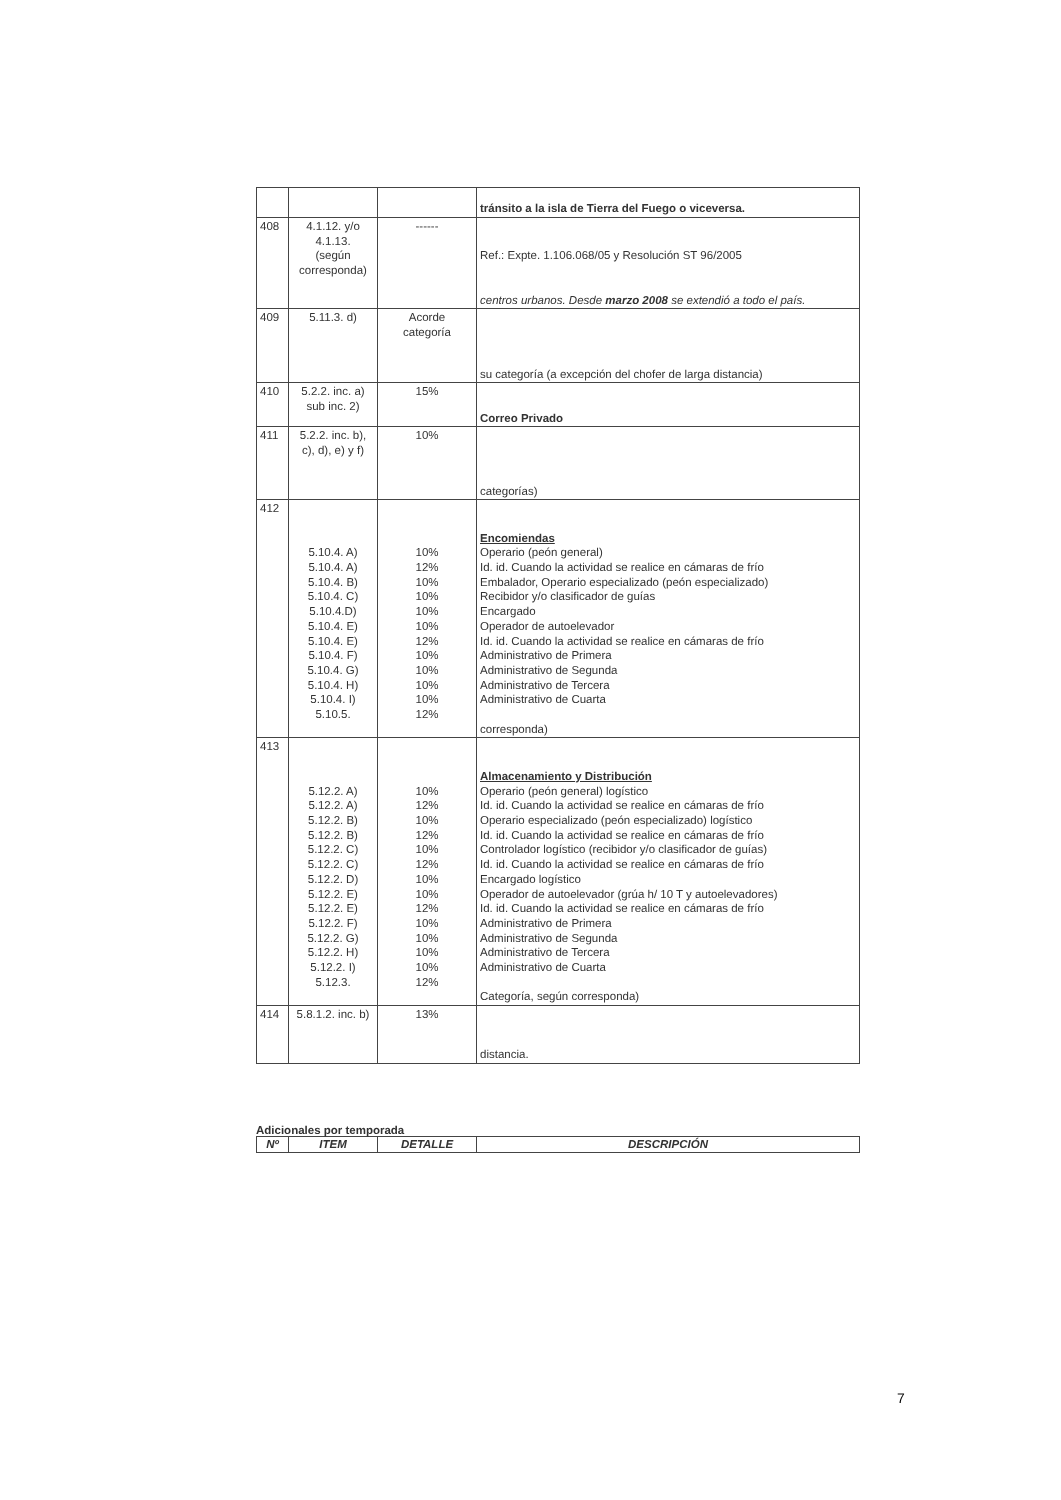| | | | tránsito a la isla de Tierra del Fuego o viceversa. |
| 408 | 4.1.12. y/o 4.1.13. (según corresponda) | ------ | Ref.: Expte. 1.106.068/05 y Resolución ST 96/2005 centros urbanos. Desde marzo 2008 se extendió a todo el país. |
| 409 | 5.11.3. d) | Acorde categoría | su categoría (a excepción del chofer de larga distancia) |
| 410 | 5.2.2. inc. a) sub inc. 2) | 15% | Correo Privado |
| 411 | 5.2.2. inc. b), c), d), e) y f) | 10% | categorías) |
| 412 | 5.10.4. A) 5.10.4. A) 5.10.4. B) 5.10.4. C) 5.10.4.D) 5.10.4. E) 5.10.4. E) 5.10.4. F) 5.10.4. G) 5.10.4. H) 5.10.4. I) 5.10.5. | 10% 12% 10% 10% 10% 10% 12% 10% 10% 10% 10% 12% | Encomiendas Operario (peón general) Id. id. Cuando la actividad se realice en cámaras de frío Embalador, Operario especializado (peón especializado) Recibidor y/o clasificador de guías Encargado Operador de autoelevador Id. id. Cuando la actividad se realice en cámaras de frío Administrativo de Primera Administrativo de Segunda Administrativo de Tercera Administrativo de Cuarta corresponda) |
| 413 | 5.12.2. A) 5.12.2. A) 5.12.2. B) 5.12.2. B) 5.12.2. C) 5.12.2. C) 5.12.2. D) 5.12.2. E) 5.12.2. E) 5.12.2. F) 5.12.2. G) 5.12.2. H) 5.12.2. I) 5.12.3. | 10% 12% 10% 12% 10% 12% 10% 10% 12% 10% 10% 10% 10% 12% | Almacenamiento y Distribución Operario (peón general) logístico Id. id. Cuando la actividad se realice en cámaras de frío Operario especializado (peón especializado) logístico Id. id. Cuando la actividad se realice en cámaras de frío Controlador logístico (recibidor y/o clasificador de guías) Id. id. Cuando la actividad se realice en cámaras de frío Encargado logístico Operador de autoelevador (grúa h/ 10 T y autoelevadores) Id. id. Cuando la actividad se realice en cámaras de frío Administrativo de Primera Administrativo de Segunda Administrativo de Tercera Administrativo de Cuarta Categoría, según corresponda) |
| 414 | 5.8.1.2. inc. b) | 13% | distancia. |
Adicionales por temporada
| Nº | ITEM | DETALLE | DESCRIPCIÓN |
| --- | --- | --- | --- |
7